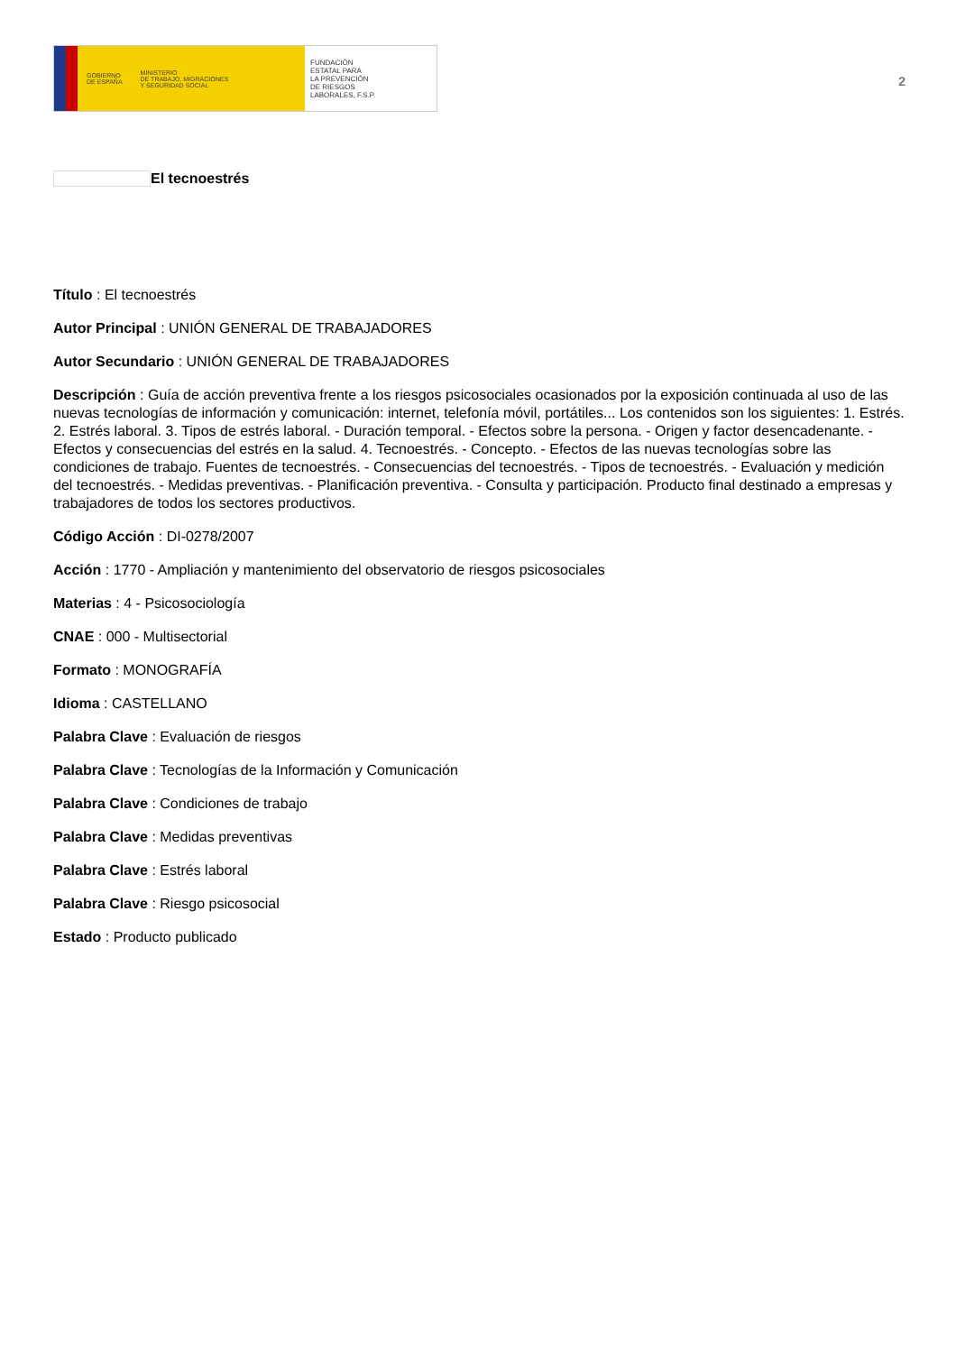GOBIERNO
DE ESPAÑA
MINISTERIO
DE TRABAJO, MIGRACIONES
Y SEGURIDAD SOCIAL
FUNDACIÓN
ESTATAL PARA
LA PREVENCIÓN
DE RIESGOS
LABORALES, F.S.P.
2
El tecnoestrés
Título : El tecnoestrés
Autor Principal : UNIÓN GENERAL DE TRABAJADORES
Autor Secundario : UNIÓN GENERAL DE TRABAJADORES
Descripción : Guía de acción preventiva frente a los riesgos psicosociales ocasionados por la exposición continuada al uso de las nuevas tecnologías de información y comunicación: internet, telefonía móvil, portátiles... Los contenidos son los siguientes: 1. Estrés. 2. Estrés laboral. 3. Tipos de estrés laboral. - Duración temporal. - Efectos sobre la persona. - Origen y factor desencadenante. - Efectos y consecuencias del estrés en la salud. 4. Tecnoestrés. - Concepto. - Efectos de las nuevas tecnologías sobre las condiciones de trabajo. Fuentes de tecnoestrés. - Consecuencias del tecnoestrés. - Tipos de tecnoestrés. - Evaluación y medición del tecnoestrés. - Medidas preventivas. - Planificación preventiva. - Consulta y participación. Producto final destinado a empresas y trabajadores de todos los sectores productivos.
Código Acción : DI-0278/2007
Acción : 1770 - Ampliación y mantenimiento del observatorio de riesgos psicosociales
Materias : 4 - Psicosociología
CNAE : 000 - Multisectorial
Formato : MONOGRAFÍA
Idioma : CASTELLANO
Palabra Clave : Evaluación de riesgos
Palabra Clave : Tecnologías de la Información y Comunicación
Palabra Clave : Condiciones de trabajo
Palabra Clave : Medidas preventivas
Palabra Clave : Estrés laboral
Palabra Clave : Riesgo psicosocial
Estado : Producto publicado